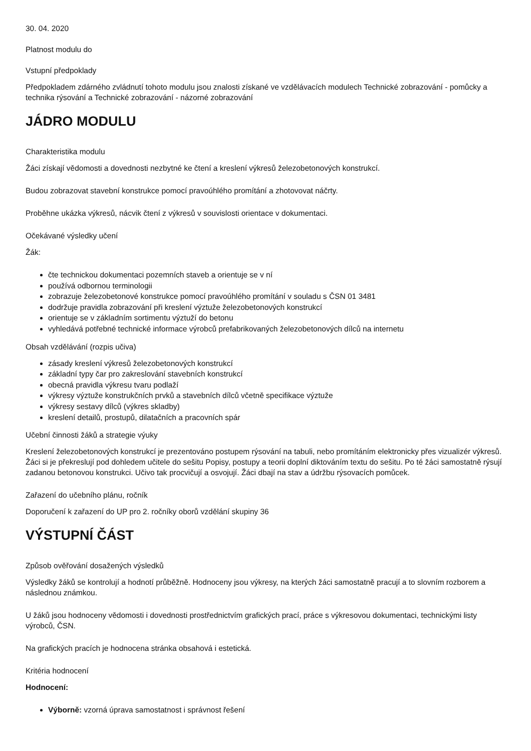30. 04. 2020
Platnost modulu do
Vstupní předpoklady
Předpokladem zdárného zvládnutí tohoto modulu jsou znalosti získané ve vzdělávacích modulech Technické zobrazování - pomůcky a technika rýsování a Technické zobrazování - názorné zobrazování
JÁDRO MODULU
Charakteristika modulu
Žáci získají vědomosti a dovednosti nezbytné ke čtení a kreslení výkresů železobetonových konstrukcí.
Budou zobrazovat stavební konstrukce pomocí pravoúhlého promítání a zhotovovat náčrty.
Proběhne ukázka výkresů, nácvik čtení z výkresů v souvislosti orientace v dokumentaci.
Očekávané výsledky učení
Žák:
čte technickou dokumentaci pozemních staveb a orientuje se v ní
používá odbornou terminologii
zobrazuje železobetonové konstrukce pomocí pravoúhlého promítání v souladu s ČSN 01 3481
dodržuje pravidla zobrazování při kreslení výztuže železobetonových konstrukcí
orientuje se v základním sortimentu výztuží do betonu
vyhledává potřebné technické informace výrobců prefabrikovaných železobetonových dílců na internetu
Obsah vzdělávání (rozpis učiva)
zásady kreslení výkresů železobetonových konstrukcí
základní typy čar pro zakreslování stavebních konstrukcí
obecná pravidla výkresu tvaru podlaží
výkresy výztuže konstrukčních prvků a stavebních dílců včetně specifikace výztuže
výkresy sestavy dílců (výkres skladby)
kreslení detailů, prostupů, dilatačních a pracovních spár
Učební činnosti žáků a strategie výuky
Kreslení železobetonových konstrukcí je prezentováno postupem rýsování na tabuli, nebo promítáním elektronicky přes vizualizér výkresů. Žáci si je překreslují pod dohledem učitele do sešitu Popisy, postupy a teorii doplní diktováním textu do sešitu. Po té žáci samostatně rýsují zadanou betonovou konstrukci. Učivo tak procvičují a osvojují. Žáci dbají na stav a údržbu rýsovacích pomůcek.
Zařazení do učebního plánu, ročník
Doporučení k zařazení do UP pro 2. ročníky oborů vzdělání skupiny 36
VÝSTUPNÍ ČÁST
Způsob ověřování dosažených výsledků
Výsledky žáků se kontrolují a hodnotí průběžně. Hodnoceny jsou výkresy, na kterých žáci samostatně pracují a to slovním rozborem a následnou známkou.
U žáků jsou hodnoceny vědomosti i dovednosti prostřednictvím grafických prací, práce s výkresovou dokumentaci, technickými listy výrobců, ČSN.
Na grafických pracích je hodnocena stránka obsahová i estetická.
Kritéria hodnocení
Hodnocení:
Výborně: vzorná úprava samostatnost i správnost řešení